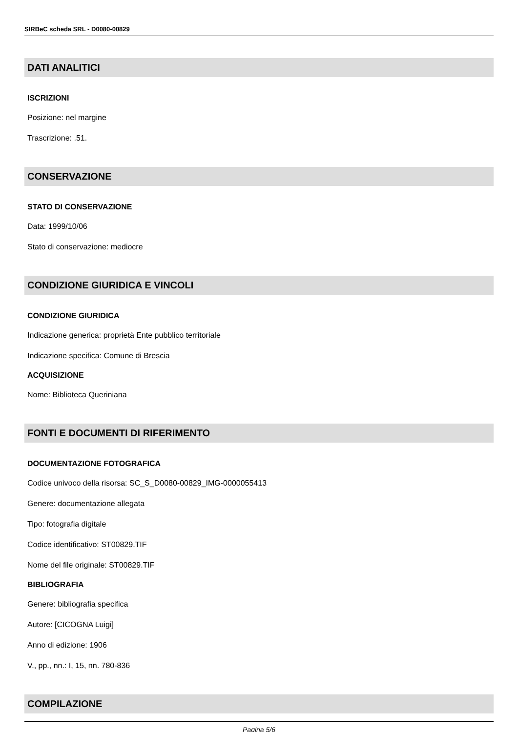SIRBeC scheda SRL - D0080-00829
DATI ANALITICI
ISCRIZIONI
Posizione: nel margine
Trascrizione: .51.
CONSERVAZIONE
STATO DI CONSERVAZIONE
Data: 1999/10/06
Stato di conservazione: mediocre
CONDIZIONE GIURIDICA E VINCOLI
CONDIZIONE GIURIDICA
Indicazione generica: proprietà Ente pubblico territoriale
Indicazione specifica: Comune di Brescia
ACQUISIZIONE
Nome: Biblioteca Queriniana
FONTI E DOCUMENTI DI RIFERIMENTO
DOCUMENTAZIONE FOTOGRAFICA
Codice univoco della risorsa: SC_S_D0080-00829_IMG-0000055413
Genere: documentazione allegata
Tipo: fotografia digitale
Codice identificativo: ST00829.TIF
Nome del file originale: ST00829.TIF
BIBLIOGRAFIA
Genere: bibliografia specifica
Autore: [CICOGNA Luigi]
Anno di edizione: 1906
V., pp., nn.: I, 15, nn. 780-836
COMPILAZIONE
Pagina 5/6